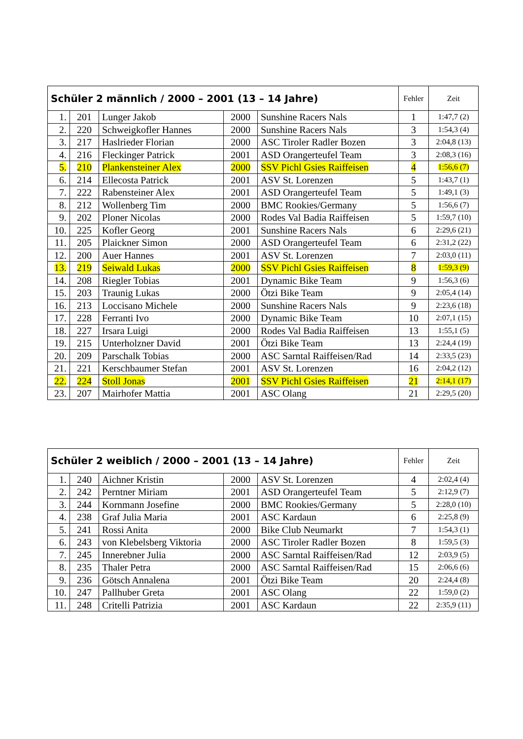| Schüler 2 männlich / 2000 – 2001 (13 – 14 Jahre) | | | | | Fehler | Zeit |
| --- | --- | --- | --- | --- | --- | --- |
| 1. | 201 | Lunger Jakob | 2000 | Sunshine Racers Nals | 1 | 1:47,7 (2) |
| 2. | 220 | Schweigkofler Hannes | 2000 | Sunshine Racers Nals | 3 | 1:54,3 (4) |
| 3. | 217 | Haslrieder Florian | 2000 | ASC Tiroler Radler Bozen | 3 | 2:04,8 (13) |
| 4. | 216 | Fleckinger Patrick | 2001 | ASD Orangerteufel Team | 3 | 2:08,3 (16) |
| 5. | 210 | Plankensteiner Alex | 2000 | SSV Pichl Gsies Raiffeisen | 4 | 1:56,6 (7) |
| 6. | 214 | Ellecosta Patrick | 2001 | ASV St. Lorenzen | 5 | 1:43,7 (1) |
| 7. | 222 | Rabensteiner Alex | 2001 | ASD Orangerteufel Team | 5 | 1:49,1 (3) |
| 8. | 212 | Wollenberg Tim | 2000 | BMC Rookies/Germany | 5 | 1:56,6 (7) |
| 9. | 202 | Ploner Nicolas | 2000 | Rodes Val Badia Raiffeisen | 5 | 1:59,7 (10) |
| 10. | 225 | Kofler Georg | 2001 | Sunshine Racers Nals | 6 | 2:29,6 (21) |
| 11. | 205 | Plaickner Simon | 2000 | ASD Orangerteufel Team | 6 | 2:31,2 (22) |
| 12. | 200 | Auer Hannes | 2001 | ASV St. Lorenzen | 7 | 2:03,0 (11) |
| 13. | 219 | Seiwald Lukas | 2000 | SSV Pichl Gsies Raiffeisen | 8 | 1:59,3 (9) |
| 14. | 208 | Riegler Tobias | 2001 | Dynamic Bike Team | 9 | 1:56,3 (6) |
| 15. | 203 | Traunig Lukas | 2000 | Ötzi Bike Team | 9 | 2:05,4 (14) |
| 16. | 213 | Loccisano Michele | 2000 | Sunshine Racers Nals | 9 | 2:23,6 (18) |
| 17. | 228 | Ferranti Ivo | 2000 | Dynamic Bike Team | 10 | 2:07,1 (15) |
| 18. | 227 | Irsara Luigi | 2000 | Rodes Val Badia Raiffeisen | 13 | 1:55,1 (5) |
| 19. | 215 | Unterholzner David | 2001 | Ötzi Bike Team | 13 | 2:24,4 (19) |
| 20. | 209 | Parschalk Tobias | 2000 | ASC Sarntal Raiffeisen/Rad | 14 | 2:33,5 (23) |
| 21. | 221 | Kerschbaumer Stefan | 2001 | ASV St. Lorenzen | 16 | 2:04,2 (12) |
| 22. | 224 | Stoll Jonas | 2001 | SSV Pichl Gsies Raiffeisen | 21 | 2:14,1 (17) |
| 23. | 207 | Mairhofer Mattia | 2001 | ASC Olang | 21 | 2:29,5 (20) |
| Schüler 2 weiblich / 2000 – 2001 (13 – 14 Jahre) | | | | | Fehler | Zeit |
| --- | --- | --- | --- | --- | --- | --- |
| 1. | 240 | Aichner Kristin | 2000 | ASV St. Lorenzen | 4 | 2:02,4 (4) |
| 2. | 242 | Perntner Miriam | 2001 | ASD Orangerteufel Team | 5 | 2:12,9 (7) |
| 3. | 244 | Kornmann Josefine | 2000 | BMC Rookies/Germany | 5 | 2:28,0 (10) |
| 4. | 238 | Graf Julia Maria | 2001 | ASC Kardaun | 6 | 2:25,8 (9) |
| 5. | 241 | Rossi Anita | 2000 | Bike Club Neumarkt | 7 | 1:54,3 (1) |
| 6. | 243 | von Klebelsberg Viktoria | 2000 | ASC Tiroler Radler Bozen | 8 | 1:59,5 (3) |
| 7. | 245 | Innerebner Julia | 2000 | ASC Sarntal Raiffeisen/Rad | 12 | 2:03,9 (5) |
| 8. | 235 | Thaler Petra | 2000 | ASC Sarntal Raiffeisen/Rad | 15 | 2:06,6 (6) |
| 9. | 236 | Götsch Annalena | 2001 | Ötzi Bike Team | 20 | 2:24,4 (8) |
| 10. | 247 | Pallhuber Greta | 2001 | ASC Olang | 22 | 1:59,0 (2) |
| 11. | 248 | Critelli Patrizia | 2001 | ASC Kardaun | 22 | 2:35,9 (11) |